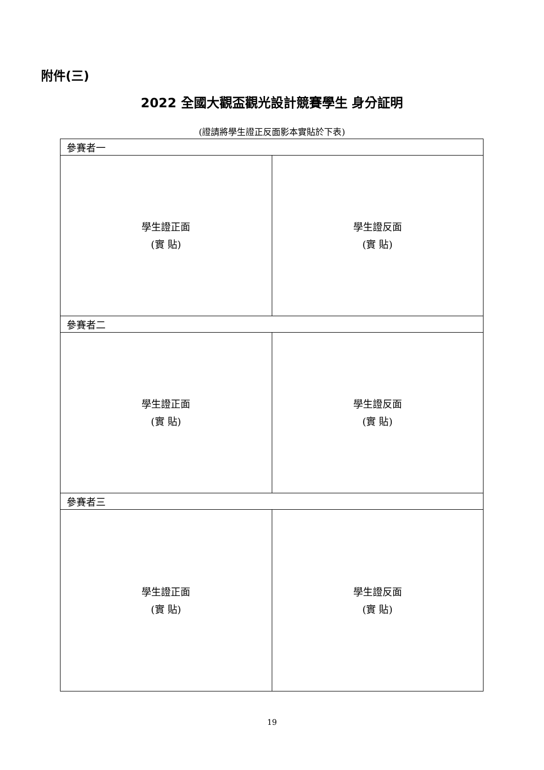附件(三)
2022 全國大觀盃觀光設計競賽學生 身分証明
(證請將學生證正反面影本實貼於下表)
| 參賽者一 | |
| 學生證正面 (實 貼) | 學生證反面 (實 貼) |
| 參賽者二 | |
| 學生證正面 (實 貼) | 學生證反面 (實 貼) |
| 參賽者三 | |
| 學生證正面 (實 貼) | 學生證反面 (實 貼) |
19